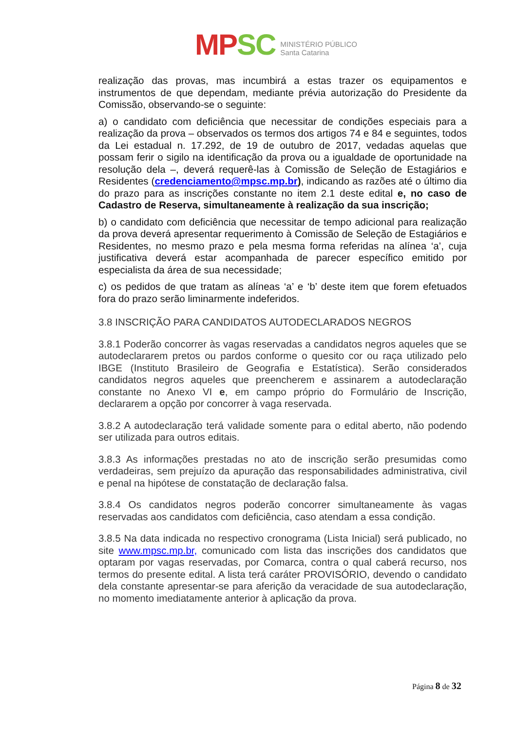MP SC
MINISTÉRIO PÚBLICO
Santa Catarina
realização das provas, mas incumbirá a estas trazer os equipamentos e instrumentos de que dependam, mediante prévia autorização do Presidente da Comissão, observando-se o seguinte:
a) o candidato com deficiência que necessitar de condições especiais para a realização da prova – observados os termos dos artigos 74 e 84 e seguintes, todos da Lei estadual n. 17.292, de 19 de outubro de 2017, vedadas aquelas que possam ferir o sigilo na identificação da prova ou a igualdade de oportunidade na resolução dela –, deverá requerê-las à Comissão de Seleção de Estagiários e Residentes (credenciamento@mpsc.mp.br), indicando as razões até o último dia do prazo para as inscrições constante no item 2.1 deste edital e, no caso de Cadastro de Reserva, simultaneamente à realização da sua inscrição;
b) o candidato com deficiência que necessitar de tempo adicional para realização da prova deverá apresentar requerimento à Comissão de Seleção de Estagiários e Residentes, no mesmo prazo e pela mesma forma referidas na alínea ‘a’, cuja justificativa deverá estar acompanhada de parecer específico emitido por especialista da área de sua necessidade;
c) os pedidos de que tratam as alíneas ‘a’ e ‘b’ deste item que forem efetuados fora do prazo serão liminarmente indeferidos.
3.8 INSCRIÇÃO PARA CANDIDATOS AUTODECLARADOS NEGROS
3.8.1 Poderão concorrer às vagas reservadas a candidatos negros aqueles que se autodeclararem pretos ou pardos conforme o quesito cor ou raça utilizado pelo IBGE (Instituto Brasileiro de Geografia e Estatística). Serão considerados candidatos negros aqueles que preencherem e assinarem a autodeclaração constante no Anexo VI e, em campo próprio do Formulário de Inscrição, declararem a opção por concorrer à vaga reservada.
3.8.2 A autodeclaração terá validade somente para o edital aberto, não podendo ser utilizada para outros editais.
3.8.3 As informações prestadas no ato de inscrição serão presumidas como verdadeiras, sem prejuízo da apuração das responsabilidades administrativa, civil e penal na hipótese de constatação de declaração falsa.
3.8.4 Os candidatos negros poderão concorrer simultaneamente às vagas reservadas aos candidatos com deficiência, caso atendam a essa condição.
3.8.5 Na data indicada no respectivo cronograma (Lista Inicial) será publicado, no site www.mpsc.mp.br, comunicado com lista das inscrições dos candidatos que optaram por vagas reservadas, por Comarca, contra o qual caberá recurso, nos termos do presente edital. A lista terá caráter PROVISÓRIO, devendo o candidato dela constante apresentar-se para aferição da veracidade de sua autodeclaração, no momento imediatamente anterior à aplicação da prova.
Página 8 de 32